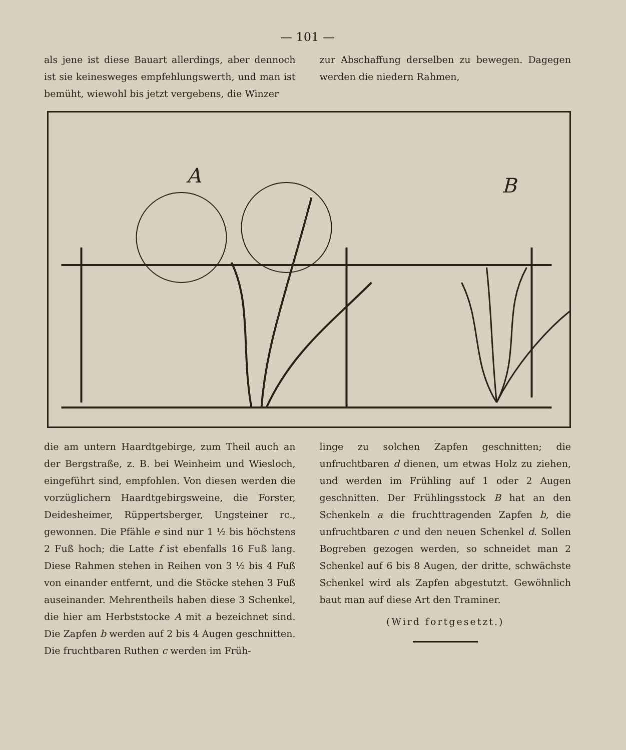— 101 —
als jene ist diese Bauart allerdings, aber dennoch ist sie keinesweges empfehlungswerth, und man ist bemüht, wiewohl bis jetzt vergebens, die Winzer
zur Abschaffung derselben zu bewegen. Dagegen werden die niedern Rahmen,
A
B
die am untern Haardtgebirge, zum Theil auch an der Bergstraße, z. B. bei Weinheim und Wiesloch, eingeführt sind, empfohlen. Von diesen werden die vorzüglichern Haardtgebirgsweine, die Forster, Deidesheimer, Rüppertsberger, Ungsteiner rc., gewonnen. Die Pfähle e sind nur 1 ½ bis höchstens 2 Fuß hoch; die Latte f ist ebenfalls 16 Fuß lang. Diese Rahmen stehen in Reihen von 3 ½ bis 4 Fuß von einander entfernt, und die Stöcke stehen 3 Fuß auseinander. Mehrentheils haben diese 3 Schenkel, die hier am Herbststocke A mit a bezeichnet sind. Die Zapfen b werden auf 2 bis 4 Augen geschnitten. Die fruchtbaren Ruthen c werden im Früh-
linge zu solchen Zapfen geschnitten; die unfruchtbaren d dienen, um etwas Holz zu ziehen, und werden im Frühling auf 1 oder 2 Augen geschnitten. Der Frühlingsstock B hat an den Schenkeln a die fruchttragenden Zapfen b, die unfruchtbaren c und den neuen Schenkel d. Sollen Bogreben gezogen werden, so schneidet man 2 Schenkel auf 6 bis 8 Augen, der dritte, schwächste Schenkel wird als Zapfen abgestutzt. Gewöhnlich baut man auf diese Art den Traminer.
(Wird fortgesetzt.)